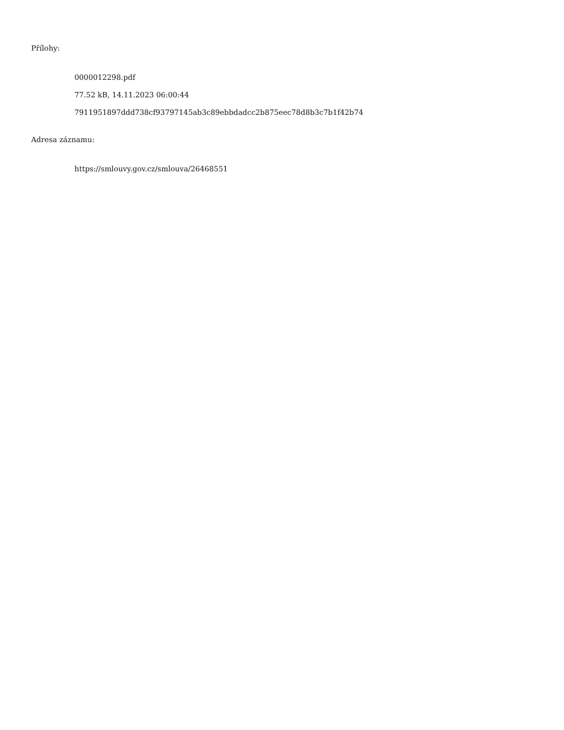Přílohy:
0000012298.pdf
77.52 kB, 14.11.2023 06:00:44
7911951897ddd738cf93797145ab3c89ebbdadcc2b875eec78d8b3c7b1f42b74
Adresa záznamu:
https://smlouvy.gov.cz/smlouva/26468551